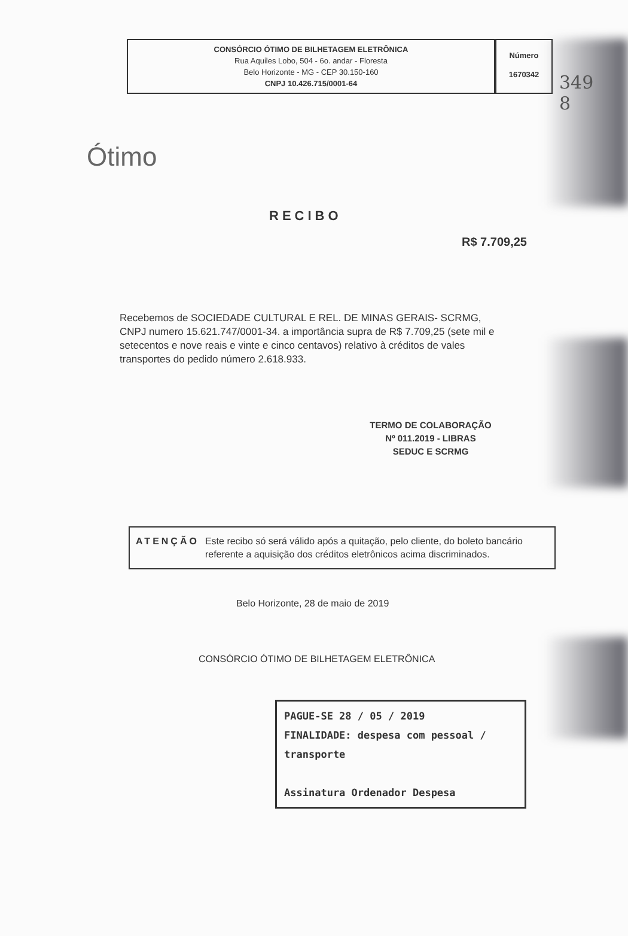CONSÓRCIO ÓTIMO DE BILHETAGEM ELETRÔNICA
Rua Aquiles Lobo, 504 - 6o. andar - Floresta
Belo Horizonte - MG - CEP 30.150-160
CNPJ 10.426.715/0001-64
Número
1670342
349
8
Ótimo
RECIBO
R$ 7.709,25
Recebemos de SOCIEDADE CULTURAL E REL. DE MINAS GERAIS- SCRMG, CNPJ numero 15.621.747/0001-34. a importância supra de R$ 7.709,25 (sete mil e setecentos e nove reais e vinte e cinco centavos) relativo à créditos de vales transportes do pedido número 2.618.933.
TERMO DE COLABORAÇÃO
Nº 011.2019 - LIBRAS
SEDUC E SCRMG
ATENÇÃO Este recibo só será válido após a quitação, pelo cliente, do boleto bancário referente a aquisição dos créditos eletrônicos acima discriminados.
Belo Horizonte, 28 de maio de 2019
CONSÓRCIO ÓTIMO DE BILHETAGEM ELETRÔNICA
PAGUE-SE 28 / 05 / 2019
FINALIDADE: despesa com pessoal / transporte
Assinatura Ordenador Despesa